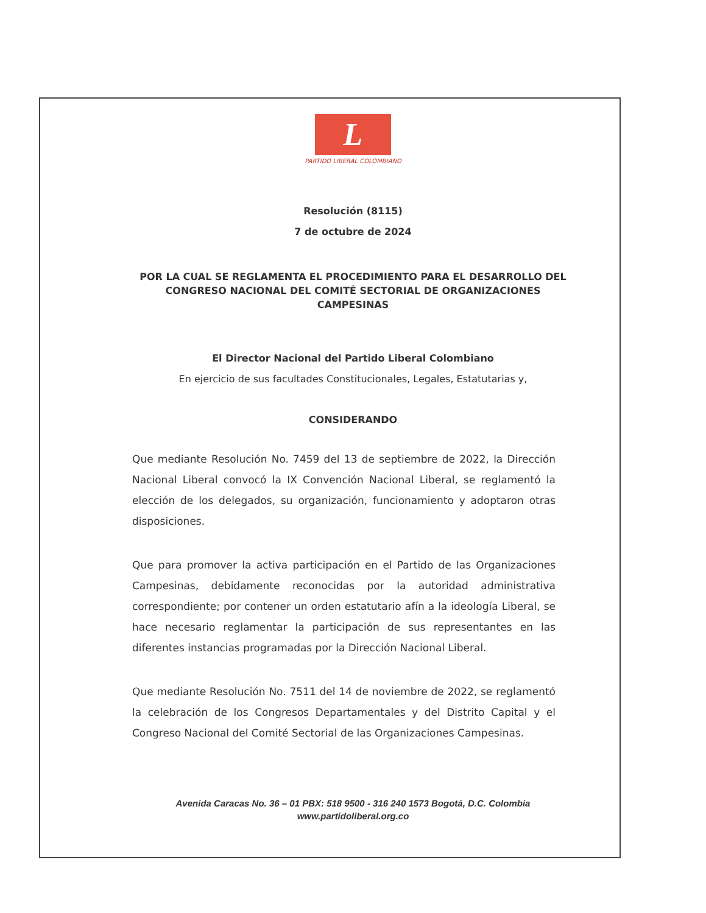L
PARTIDO LIBERAL COLOMBIANO
Resolución (8115)
7 de octubre de 2024
POR LA CUAL SE REGLAMENTA EL PROCEDIMIENTO PARA EL DESARROLLO DEL CONGRESO NACIONAL DEL COMITÉ SECTORIAL DE ORGANIZACIONES CAMPESINAS
El Director Nacional del Partido Liberal Colombiano
En ejercicio de sus facultades Constitucionales, Legales, Estatutarias y,
CONSIDERANDO
Que mediante Resolución No. 7459 del 13 de septiembre de 2022, la Dirección Nacional Liberal convocó la IX Convención Nacional Liberal, se reglamentó la elección de los delegados, su organización, funcionamiento y adoptaron otras disposiciones.
Que para promover la activa participación en el Partido de las Organizaciones Campesinas, debidamente reconocidas por la autoridad administrativa correspondiente; por contener un orden estatutario afín a la ideología Liberal, se hace necesario reglamentar la participación de sus representantes en las diferentes instancias programadas por la Dirección Nacional Liberal.
Que mediante Resolución No. 7511 del 14 de noviembre de 2022, se reglamentó la celebración de los Congresos Departamentales y del Distrito Capital y el Congreso Nacional del Comité Sectorial de las Organizaciones Campesinas.
Avenida Caracas No. 36 – 01 PBX: 518 9500 - 316 240 1573 Bogotá, D.C. Colombia
www.partidoliberal.org.co